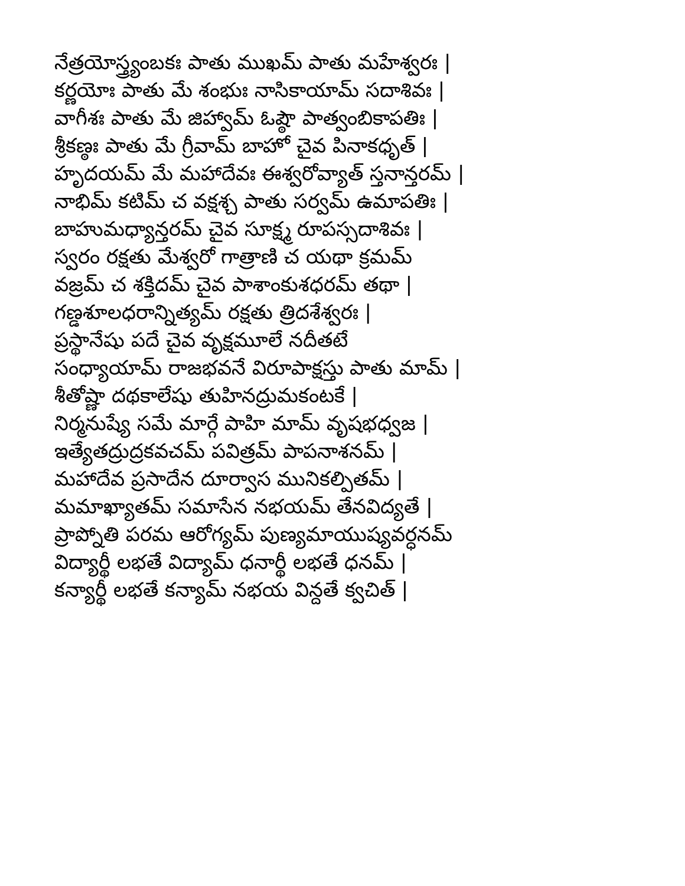నేత్రయోస్త్ర్యంబకః పాతు ముఖమ్ పాతు మహేశ్వరః |
కర్ణయోః పాతు మే శంభుః నాసికాయామ్ సదాశివః |
వాగీశః పాతు మే జిహ్వామ్ ఓష్ఠౌ పాత్వంబికాపతిః |
శ్రీకణ్ఠః పాతు మే గ్రీవామ్ బాహో చైవ పినాకధృత్ |
హృదయమ్ మే మహాదేవః ఈశ్వరోవ్యాత్ స్తనాన్తరమ్ |
నాభిమ్ కటిమ్ చ వక్షశ్చ పాతు సర్వమ్ ఉమాపతిః |
బాహుమధ్యాన్తరమ్ చైవ సూక్ష్మ రూపస్సదాశివః |
స్వరం రక్షతు మేశ్వరో గాత్రాణి చ యథా క్రమమ్
వజ్రమ్ చ శక్తిదమ్ చైవ పాశాంకుశధరమ్ తథా |
గణ్డశూలధరాన్నిత్యమ్ రక్షతు త్రిదశేశ్వరః |
ప్రస్థానేషు పదే చైవ వృక్షమూలే నదీతటే
సంధ్యాయామ్ రాజభవనే విరూపాక్షస్తు పాతు మామ్ |
శీతోష్ణా దథకాలేషు తుహినద్రుమకంటకే |
నిర్మనుష్యే సమే మార్గే పాహి మామ్ వృషభధ్వజ |
ఇత్యేతద్రుద్రకవచమ్ పవిత్రమ్ పాపనాశనమ్ |
మహాదేవ ప్రసాదేన దూర్వాస మునికల్పితమ్ |
మమాఖ్యాతమ్ సమాసేన నభయమ్ తేనవిద్యతే |
ప్రాప్నోతి పరమ ఆరోగ్యమ్ పుణ్యమాయుష్యవర్ధనమ్
విద్యార్థీ లభతే విద్యామ్ ధనార్థీ లభతే ధనమ్ |
కన్యార్థీ లభతే కన్యామ్ నభయ విన్దతే క్వచిత్ |